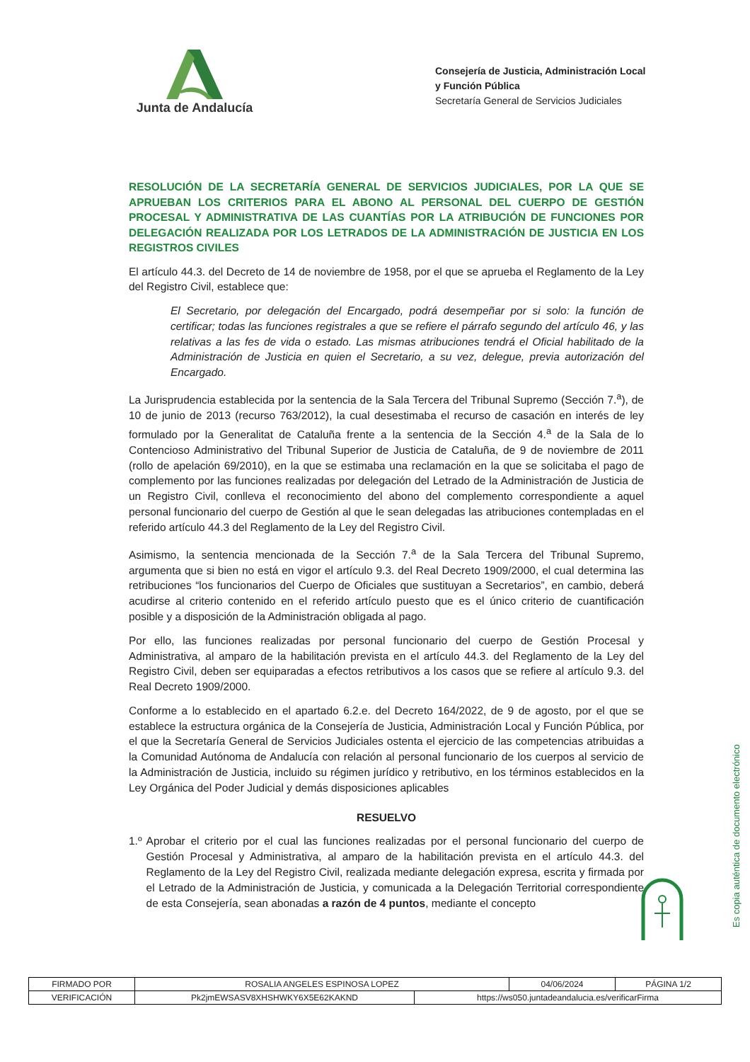Junta de Andalucía
Consejería de Justicia, Administración Local
y Función Pública
Secretaría General de Servicios Judiciales
RESOLUCIÓN DE LA SECRETARÍA GENERAL DE SERVICIOS JUDICIALES, POR LA QUE SE APRUEBAN LOS CRITERIOS PARA EL ABONO AL PERSONAL DEL CUERPO DE GESTIÓN PROCESAL Y ADMINISTRATIVA DE LAS CUANTÍAS POR LA ATRIBUCIÓN DE FUNCIONES POR DELEGACIÓN REALIZADA POR LOS LETRADOS DE LA ADMINISTRACIÓN DE JUSTICIA EN LOS REGISTROS CIVILES
El artículo 44.3. del Decreto de 14 de noviembre de 1958, por el que se aprueba el Reglamento de la Ley del Registro Civil, establece que:
El Secretario, por delegación del Encargado, podrá desempeñar por si solo: la función de certificar; todas las funciones registrales a que se refiere el párrafo segundo del artículo 46, y las relativas a las fes de vida o estado. Las mismas atribuciones tendrá el Oficial habilitado de la Administración de Justicia en quien el Secretario, a su vez, delegue, previa autorización del Encargado.
La Jurisprudencia establecida por la sentencia de la Sala Tercera del Tribunal Supremo (Sección 7.<sup>a</sup>), de 10 de junio de 2013 (recurso 763/2012), la cual desestimaba el recurso de casación en interés de ley formulado por la Generalitat de Cataluña frente a la sentencia de la Sección 4.<sup>a</sup> de la Sala de lo Contencioso Administrativo del Tribunal Superior de Justicia de Cataluña, de 9 de noviembre de 2011 (rollo de apelación 69/2010), en la que se estimaba una reclamación en la que se solicitaba el pago de complemento por las funciones realizadas por delegación del Letrado de la Administración de Justicia de un Registro Civil, conlleva el reconocimiento del abono del complemento correspondiente a aquel personal funcionario del cuerpo de Gestión al que le sean delegadas las atribuciones contempladas en el referido artículo 44.3 del Reglamento de la Ley del Registro Civil.
Asimismo, la sentencia mencionada de la Sección 7.<sup>a</sup> de la Sala Tercera del Tribunal Supremo, argumenta que si bien no está en vigor el artículo 9.3. del Real Decreto 1909/2000, el cual determina las retribuciones “los funcionarios del Cuerpo de Oficiales que sustituyan a Secretarios”, en cambio, deberá acudirse al criterio contenido en el referido artículo puesto que es el único criterio de cuantificación posible y a disposición de la Administración obligada al pago.
Por ello, las funciones realizadas por personal funcionario del cuerpo de Gestión Procesal y Administrativa, al amparo de la habilitación prevista en el artículo 44.3. del Reglamento de la Ley del Registro Civil, deben ser equiparadas a efectos retributivos a los casos que se refiere al artículo 9.3. del Real Decreto 1909/2000.
Conforme a lo establecido en el apartado 6.2.e. del Decreto 164/2022, de 9 de agosto, por el que se establece la estructura orgánica de la Consejería de Justicia, Administración Local y Función Pública, por el que la Secretaría General de Servicios Judiciales ostenta el ejercicio de las competencias atribuidas a la Comunidad Autónoma de Andalucía con relación al personal funcionario de los cuerpos al servicio de la Administración de Justicia, incluido su régimen jurídico y retributivo, en los términos establecidos en la Ley Orgánica del Poder Judicial y demás disposiciones aplicables
RESUELVO
1.º Aprobar el criterio por el cual las funciones realizadas por el personal funcionario del cuerpo de Gestión Procesal y Administrativa, al amparo de la habilitación prevista en el artículo 44.3. del Reglamento de la Ley del Registro Civil, realizada mediante delegación expresa, escrita y firmada por el Letrado de la Administración de Justicia, y comunicada a la Delegación Territorial correspondiente de esta Consejería, sean abonadas a razón de 4 puntos, mediante el concepto
Es copia auténtica de documento electrónico
| FIRMADO POR | ROSALIA ANGELES ESPINOSA LOPEZ | | 04/06/2024 | PÁGINA 1/2 |
| VERIFICACIÓN | Pk2jmEWSASV8XHSHWKY6X5E62KAKND | https://ws050.juntadeandalucia.es/verificarFirma | | |